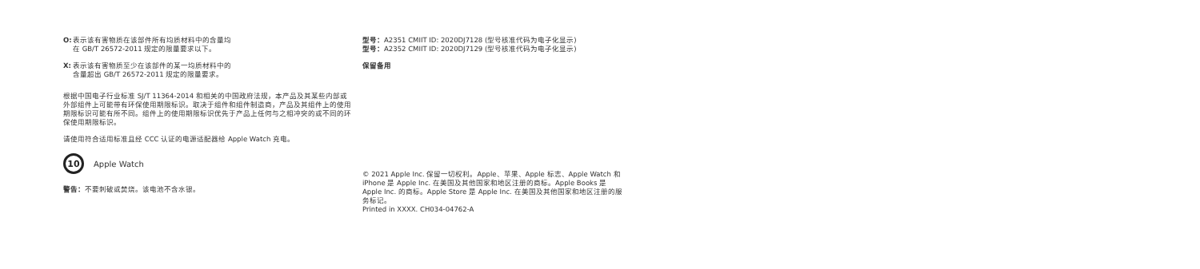O: 表示该有害物质在该部件所有均质材料中的含量均
在 GB/T 26572-2011 规定的限量要求以下。
X: 表示该有害物质至少在该部件的某一均质材料中的
含量超出 GB/T 26572-2011 规定的限量要求。
根据中国电子行业标准 SJ/T 11364-2014 和相关的中国政府法规，本产品及其某些内部或外部组件上可能带有环保使用期限标识。取决于组件和组件制造商，产品及其组件上的使用期限标识可能有所不同。组件上的使用期限标识优先于产品上任何与之相冲突的或不同的环保使用期限标识。
请使用符合适用标准且经 CCC 认证的电源适配器给 Apple Watch 充电。
10
Apple Watch
警告：不要刺破或焚烧。该电池不含水银。
型号：A2351 CMIIT ID: 2020DJ7128 (型号核准代码为电子化显示)
型号：A2352 CMIIT ID: 2020DJ7129 (型号核准代码为电子化显示)
保留备用
© 2021 Apple Inc. 保留一切权利。Apple、苹果、Apple 标志、Apple Watch 和 iPhone 是 Apple Inc. 在美国及其他国家和地区注册的商标。Apple Books 是 Apple Inc. 的商标。Apple Store 是 Apple Inc. 在美国及其他国家和地区注册的服务标记。
Printed in XXXX. CH034-04762-A